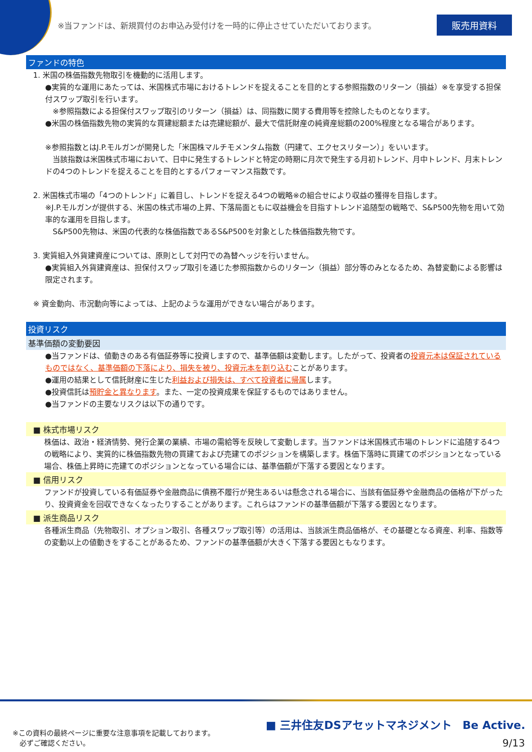※当ファンドは、新規買付のお申込み受付けを一時的に停止させていただいております。 販売用資料
ファンドの特色
1. 米国の株価指数先物取引を機動的に活用します。
●実質的な運用にあたっては、米国株式市場におけるトレンドを捉えることを目的とする参照指数のリターン（損益）※を享受する担保付スワップ取引を行います。
※参照指数による担保付スワップ取引のリターン（損益）は、同指数に関する費用等を控除したものとなります。
●米国の株価指数先物の実質的な買建総額または売建総額が、最大で信託財産の純資産総額の200%程度となる場合があります。
※参照指数とはJ.P.モルガンが開発した「米国株マルチモメンタム指数（円建て、エクセスリターン）」をいいます。
　当該指数は米国株式市場において、日中に発生するトレンドと特定の時期に月次で発生する月初トレンド、月中トレンド、月末トレンドの4つのトレンドを捉えることを目的とするパフォーマンス指数です。
2. 米国株式市場の「4つのトレンド」に着目し、トレンドを捉える4つの戦略※の組合せにより収益の獲得を目指します。
※J.P.モルガンが提供する、米国の株式市場の上昇、下落局面ともに収益機会を目指すトレンド追随型の戦略で、S&P500先物を用いて効率的な運用を目指します。
　S&P500先物は、米国の代表的な株価指数であるS&P500を対象とした株価指数先物です。
3. 実質組入外貨建資産については、原則として対円での為替ヘッジを行いません。
●実質組入外貨建資産は、担保付スワップ取引を通じた参照指数からのリターン（損益）部分等のみとなるため、為替変動による影響は限定されます。
※ 資金動向、市況動向等によっては、上記のような運用ができない場合があります。
投資リスク
基準価額の変動要因
●当ファンドは、値動きのある有価証券等に投資しますので、基準価額は変動します。したがって、投資者の投資元本は保証されているものではなく、基準価額の下落により、損失を被り、投資元本を割り込むことがあります。
●運用の結果として信託財産に生じた利益および損失は、すべて投資者に帰属します。
●投資信託は預貯金と異なります。また、一定の投資成果を保証するものではありません。
●当ファンドの主要なリスクは以下の通りです。
■ 株式市場リスク
株価は、政治・経済情勢、発行企業の業績、市場の需給等を反映して変動します。当ファンドは米国株式市場のトレンドに追随する4つの戦略により、実質的に株価指数先物の買建ておよび売建てのポジションを構築します。株価下落時に買建てのポジションとなっている場合、株価上昇時に売建てのポジションとなっている場合には、基準価額が下落する要因となります。
■ 信用リスク
ファンドが投資している有価証券や金融商品に債務不履行が発生あるいは懸念される場合に、当該有価証券や金融商品の価格が下がったり、投資資金を回収できなくなったりすることがあります。これらはファンドの基準価額が下落する要因となります。
■ 派生商品リスク
各種派生商品（先物取引、オプション取引、各種スワップ取引等）の活用は、当該派生商品価格が、その基礎となる資産、利率、指数等の変動以上の値動きをすることがあるため、ファンドの基準価額が大きく下落する要因ともなります。
※この資料の最終ページに重要な注意事項を記載しております。
　必ずご確認ください。
■ 三井住友DSアセットマネジメント　Be Active.
9/13